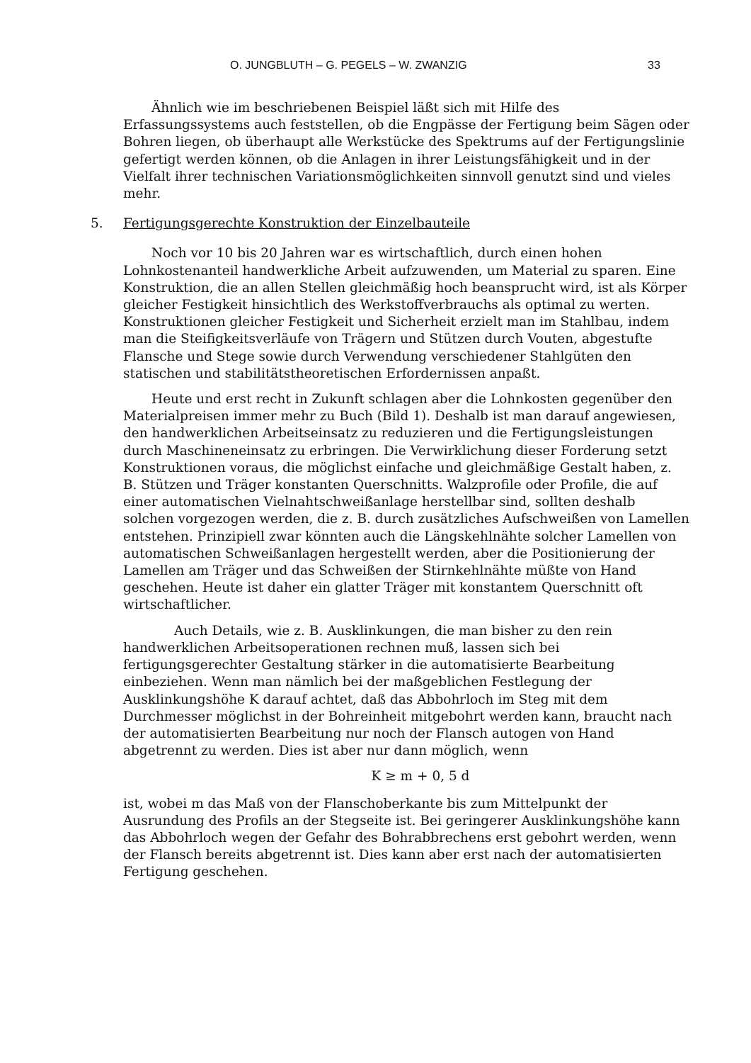O. JUNGBLUTH – G. PEGELS – W. ZWANZIG 33
Ähnlich wie im beschriebenen Beispiel läßt sich mit Hilfe des Erfassungssystems auch feststellen, ob die Engpässe der Fertigung beim Sägen oder Bohren liegen, ob überhaupt alle Werkstücke des Spektrums auf der Fertigungslinie gefertigt werden können, ob die Anlagen in ihrer Leistungsfähigkeit und in der Vielfalt ihrer technischen Variationsmöglichkeiten sinnvoll genutzt sind und vieles mehr.
5. Fertigungsgerechte Konstruktion der Einzelbauteile
Noch vor 10 bis 20 Jahren war es wirtschaftlich, durch einen hohen Lohnkostenanteil handwerkliche Arbeit aufzuwenden, um Material zu sparen. Eine Konstruktion, die an allen Stellen gleichmäßig hoch beansprucht wird, ist als Körper gleicher Festigkeit hinsichtlich des Werkstoffverbrauchs als optimal zu werten. Konstruktionen gleicher Festigkeit und Sicherheit erzielt man im Stahlbau, indem man die Steifigkeitsverläufe von Trägern und Stützen durch Vouten, abgestufte Flansche und Stege sowie durch Verwendung verschiedener Stahlgüten den statischen und stabilitätstheoretischen Erfordernissen anpaßt.
Heute und erst recht in Zukunft schlagen aber die Lohnkosten gegenüber den Materialpreisen immer mehr zu Buch (Bild 1). Deshalb ist man darauf angewiesen, den handwerklichen Arbeitseinsatz zu reduzieren und die Fertigungsleistungen durch Maschineneinsatz zu erbringen. Die Verwirklichung dieser Forderung setzt Konstruktionen voraus, die möglichst einfache und gleichmäßige Gestalt haben, z. B. Stützen und Träger konstanten Querschnitts. Walzprofile oder Profile, die auf einer automatischen Vielnahtschweißanlage herstellbar sind, sollten deshalb solchen vorgezogen werden, die z. B. durch zusätzliches Aufschweißen von Lamellen entstehen. Prinzipiell zwar könnten auch die Längskehlnähte solcher Lamellen von automatischen Schweißanlagen hergestellt werden, aber die Positionierung der Lamellen am Träger und das Schweißen der Stirnkehlnähte müßte von Hand geschehen. Heute ist daher ein glatter Träger mit konstantem Querschnitt oft wirtschaftlicher.
Auch Details, wie z. B. Ausklinkungen, die man bisher zu den rein handwerklichen Arbeitsoperationen rechnen muß, lassen sich bei fertigungsgerechter Gestaltung stärker in die automatisierte Bearbeitung einbeziehen. Wenn man nämlich bei der maßgeblichen Festlegung der Ausklinkungshöhe K darauf achtet, daß das Abbohrloch im Steg mit dem Durchmesser möglichst in der Bohreinheit mitgebohrt werden kann, braucht nach der automatisierten Bearbeitung nur noch der Flansch autogen von Hand abgetrennt zu werden. Dies ist aber nur dann möglich, wenn
K ≥ m + 0, 5 d
ist, wobei m das Maß von der Flanschoberkante bis zum Mittelpunkt der Ausrundung des Profils an der Stegseite ist. Bei geringerer Ausklinkungshöhe kann das Abbohrloch wegen der Gefahr des Bohrabbrechens erst gebohrt werden, wenn der Flansch bereits abgetrennt ist. Dies kann aber erst nach der automatisierten Fertigung geschehen.